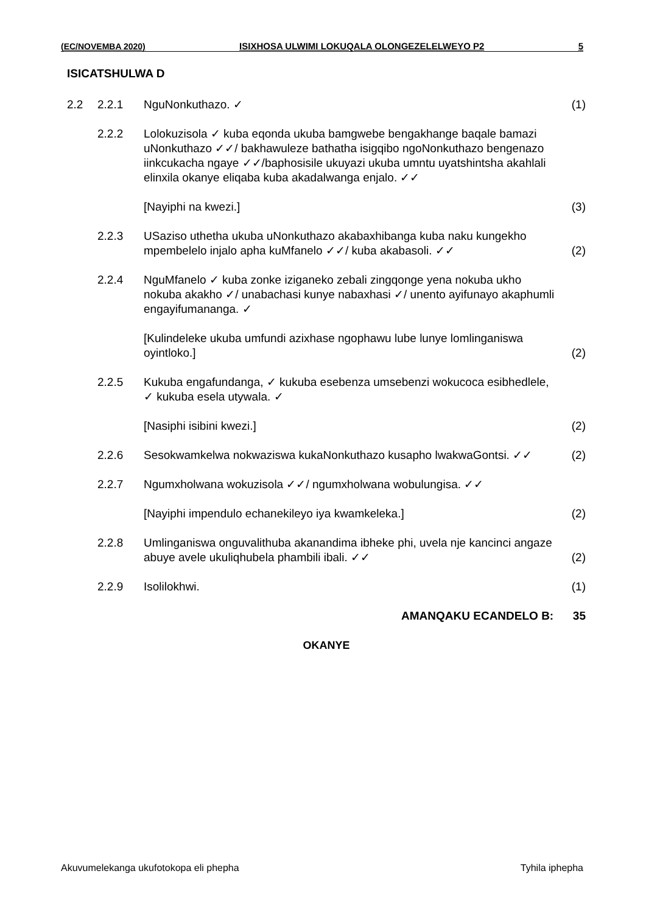(EC/NOVEMBA 2020) ISIXHOSA ULWIMI LOKUQALA OLONGEZELELWEYO P2 5
ISICATSHULWA D
2.2 2.2.1 NguNonkuthazo. ✓ (1)
2.2.2 Lolokuzisola ✓ kuba eqonda ukuba bamgwebe bengakhange baqale bamazi uNonkuthazo ✓✓/ bakhawuleze bathatha isigqibo ngoNonkuthazo bengenazo iinkcukacha ngaye ✓✓/baphosisile ukuyazi ukuba umntu uyatshintsha akahlali elinxila okanye eliqaba kuba akadalwanga enjalo. ✓✓
[Nayiphi na kwezi.] (3)
2.2.3 USaziso uthetha ukuba uNonkuthazo akabaxhibanga kuba naku kungekho mpembelelo injalo apha kuMfanelo ✓✓/ kuba akabasoli. ✓✓
(2)
2.2.4 NguMfanelo ✓ kuba zonke iziganeko zebali zingqonge yena nokuba ukho nokuba akakho ✓/ unabachasi kunye nabaxhasi ✓/ unento ayifunayo akaphumli engayifumananga. ✓
[Kulindeleke ukuba umfundi azixhase ngophawu lube lunye lomlinganiswa oyintloko.]
(2)
2.2.5 Kukuba engafundanga, ✓ kukuba esebenza umsebenzi wokucoca esibhedlele, ✓ kukuba esela utywala. ✓
[Nasiphi isibini kwezi.] (2)
2.2.6 Sesokwamkelwa nokwaziswa kukaNonkuthazo kusapho lwakwaGontsi. ✓✓
(2)
2.2.7 Ngumxholwana wokuzisola ✓✓/ ngumxholwana wobulungisa. ✓✓
[Nayiphi impendulo echanekileyo iya kwamkeleka.]
(2)
2.2.8 Umlinganiswa onguvalithuba akanandima ibheke phi, uvela nje kancinci angaze abuye avele ukuliqhubela phambili ibali. ✓✓
(2)
2.2.9 Isolilokhwi. (1)
AMANQAKU ECANDELO B: 35
OKANYE
Akuvumelekanga ukufotokopa eli phepha Tyhila iphepha